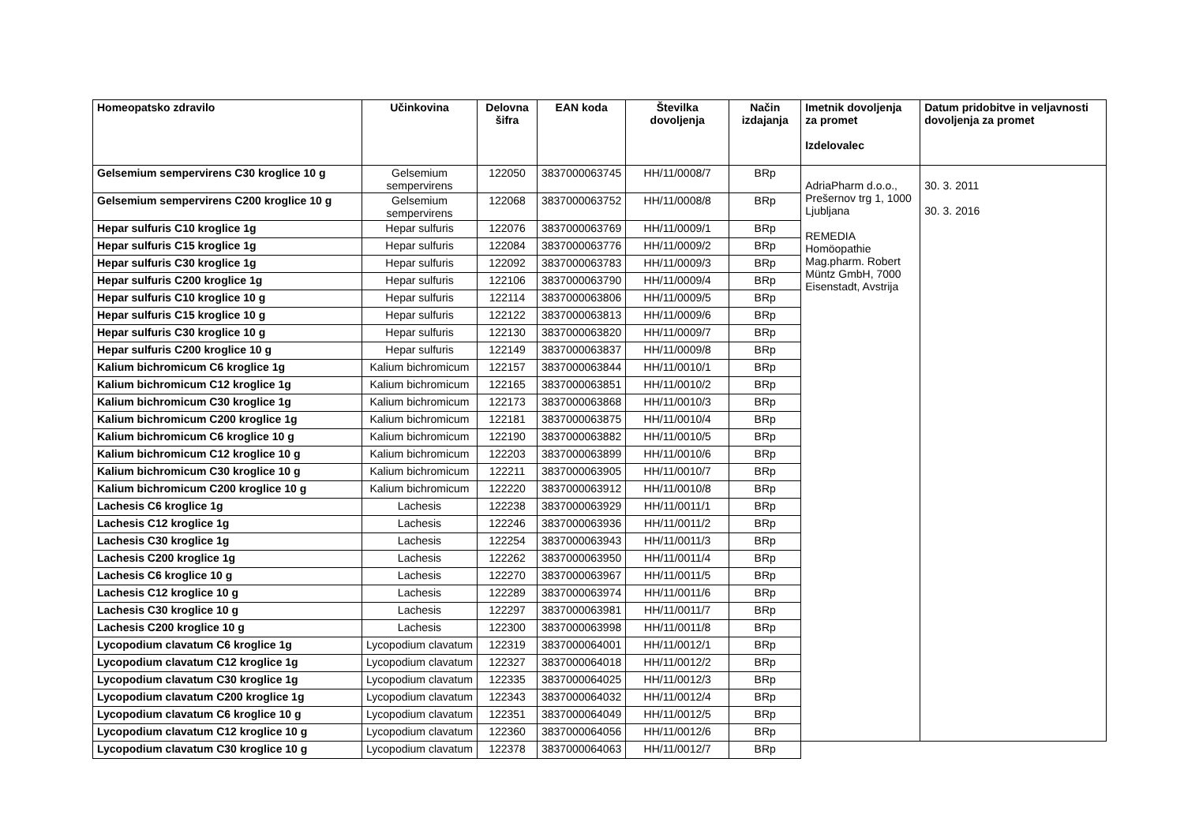| Homeopatsko zdravilo | Učinkovina | Delovna šifra | EAN koda | Številka dovoljenja | Način izdajanja | Imetnik dovoljenja za promet Izdelovalec | Datum pridobitve in veljavnosti dovoljenja za promet |
| --- | --- | --- | --- | --- | --- | --- | --- |
| Gelsemium sempervirens C30 kroglice 10 g | Gelsemium sempervirens | 122050 | 3837000063745 | HH/11/0008/7 | BRp | AdriaPharm d.o.o., Prešernov trg 1, 1000 Ljubljana REMEDIA Homöopathie Mag.pharm. Robert Müntz GmbH, 7000 Eisenstadt, Avstrija | 30. 3. 2011 30. 3. 2016 |
| Gelsemium sempervirens C200 kroglice 10 g | Gelsemium sempervirens | 122068 | 3837000063752 | HH/11/0008/8 | BRp | | |
| Hepar sulfuris C10 kroglice 1g | Hepar sulfuris | 122076 | 3837000063769 | HH/11/0009/1 | BRp | | |
| Hepar sulfuris C15 kroglice 1g | Hepar sulfuris | 122084 | 3837000063776 | HH/11/0009/2 | BRp | | |
| Hepar sulfuris C30 kroglice 1g | Hepar sulfuris | 122092 | 3837000063783 | HH/11/0009/3 | BRp | | |
| Hepar sulfuris C200 kroglice 1g | Hepar sulfuris | 122106 | 3837000063790 | HH/11/0009/4 | BRp | | |
| Hepar sulfuris C10 kroglice 10 g | Hepar sulfuris | 122114 | 3837000063806 | HH/11/0009/5 | BRp | | |
| Hepar sulfuris C15 kroglice 10 g | Hepar sulfuris | 122122 | 3837000063813 | HH/11/0009/6 | BRp | | |
| Hepar sulfuris C30 kroglice 10 g | Hepar sulfuris | 122130 | 3837000063820 | HH/11/0009/7 | BRp | | |
| Hepar sulfuris C200 kroglice 10 g | Hepar sulfuris | 122149 | 3837000063837 | HH/11/0009/8 | BRp | | |
| Kalium bichromicum C6 kroglice 1g | Kalium bichromicum | 122157 | 3837000063844 | HH/11/0010/1 | BRp | | |
| Kalium bichromicum C12 kroglice 1g | Kalium bichromicum | 122165 | 3837000063851 | HH/11/0010/2 | BRp | | |
| Kalium bichromicum C30 kroglice 1g | Kalium bichromicum | 122173 | 3837000063868 | HH/11/0010/3 | BRp | | |
| Kalium bichromicum C200 kroglice 1g | Kalium bichromicum | 122181 | 3837000063875 | HH/11/0010/4 | BRp | | |
| Kalium bichromicum C6 kroglice 10 g | Kalium bichromicum | 122190 | 3837000063882 | HH/11/0010/5 | BRp | | |
| Kalium bichromicum C12 kroglice 10 g | Kalium bichromicum | 122203 | 3837000063899 | HH/11/0010/6 | BRp | | |
| Kalium bichromicum C30 kroglice 10 g | Kalium bichromicum | 122211 | 3837000063905 | HH/11/0010/7 | BRp | | |
| Kalium bichromicum C200 kroglice 10 g | Kalium bichromicum | 122220 | 3837000063912 | HH/11/0010/8 | BRp | | |
| Lachesis C6 kroglice 1g | Lachesis | 122238 | 3837000063929 | HH/11/0011/1 | BRp | | |
| Lachesis C12 kroglice 1g | Lachesis | 122246 | 3837000063936 | HH/11/0011/2 | BRp | | |
| Lachesis C30 kroglice 1g | Lachesis | 122254 | 3837000063943 | HH/11/0011/3 | BRp | | |
| Lachesis C200 kroglice 1g | Lachesis | 122262 | 3837000063950 | HH/11/0011/4 | BRp | | |
| Lachesis C6 kroglice 10 g | Lachesis | 122270 | 3837000063967 | HH/11/0011/5 | BRp | | |
| Lachesis C12 kroglice 10 g | Lachesis | 122289 | 3837000063974 | HH/11/0011/6 | BRp | | |
| Lachesis C30 kroglice 10 g | Lachesis | 122297 | 3837000063981 | HH/11/0011/7 | BRp | | |
| Lachesis C200 kroglice 10 g | Lachesis | 122300 | 3837000063998 | HH/11/0011/8 | BRp | | |
| Lycopodium clavatum C6 kroglice 1g | Lycopodium clavatum | 122319 | 3837000064001 | HH/11/0012/1 | BRp | | |
| Lycopodium clavatum C12 kroglice 1g | Lycopodium clavatum | 122327 | 3837000064018 | HH/11/0012/2 | BRp | | |
| Lycopodium clavatum C30 kroglice 1g | Lycopodium clavatum | 122335 | 3837000064025 | HH/11/0012/3 | BRp | | |
| Lycopodium clavatum C200 kroglice 1g | Lycopodium clavatum | 122343 | 3837000064032 | HH/11/0012/4 | BRp | | |
| Lycopodium clavatum C6 kroglice 10 g | Lycopodium clavatum | 122351 | 3837000064049 | HH/11/0012/5 | BRp | | |
| Lycopodium clavatum C12 kroglice 10 g | Lycopodium clavatum | 122360 | 3837000064056 | HH/11/0012/6 | BRp | | |
| Lycopodium clavatum C30 kroglice 10 g | Lycopodium clavatum | 122378 | 3837000064063 | HH/11/0012/7 | BRp | | |